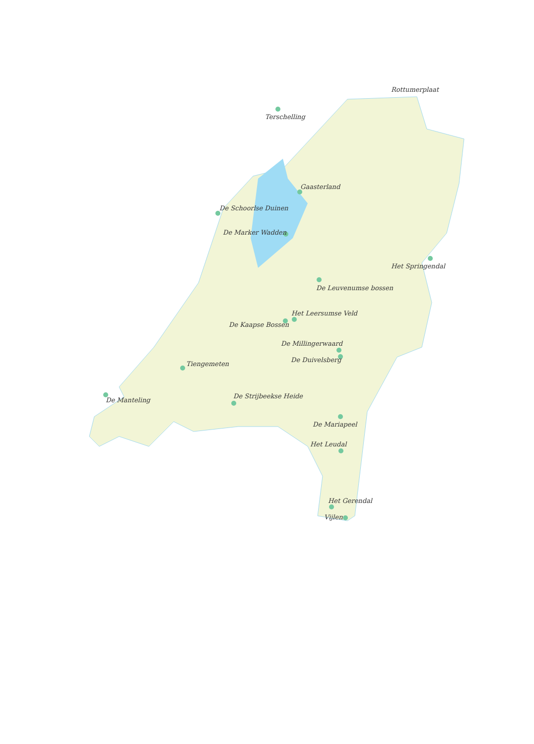Rottumerplaat
Terschelling
Gaasterland
De Schoorlse Duinen
De Marker Wadden
Het Springendal
De Leuvenumse bossen
Het Leersumse Veld
De Kaapse Bossen
De Millingerwaard
De Duivelsberg
Tiengemeten
De Strijbeekse Heide
De Manteling
De Mariapeel
Het Leudal
Het Gerendal
Vijlen